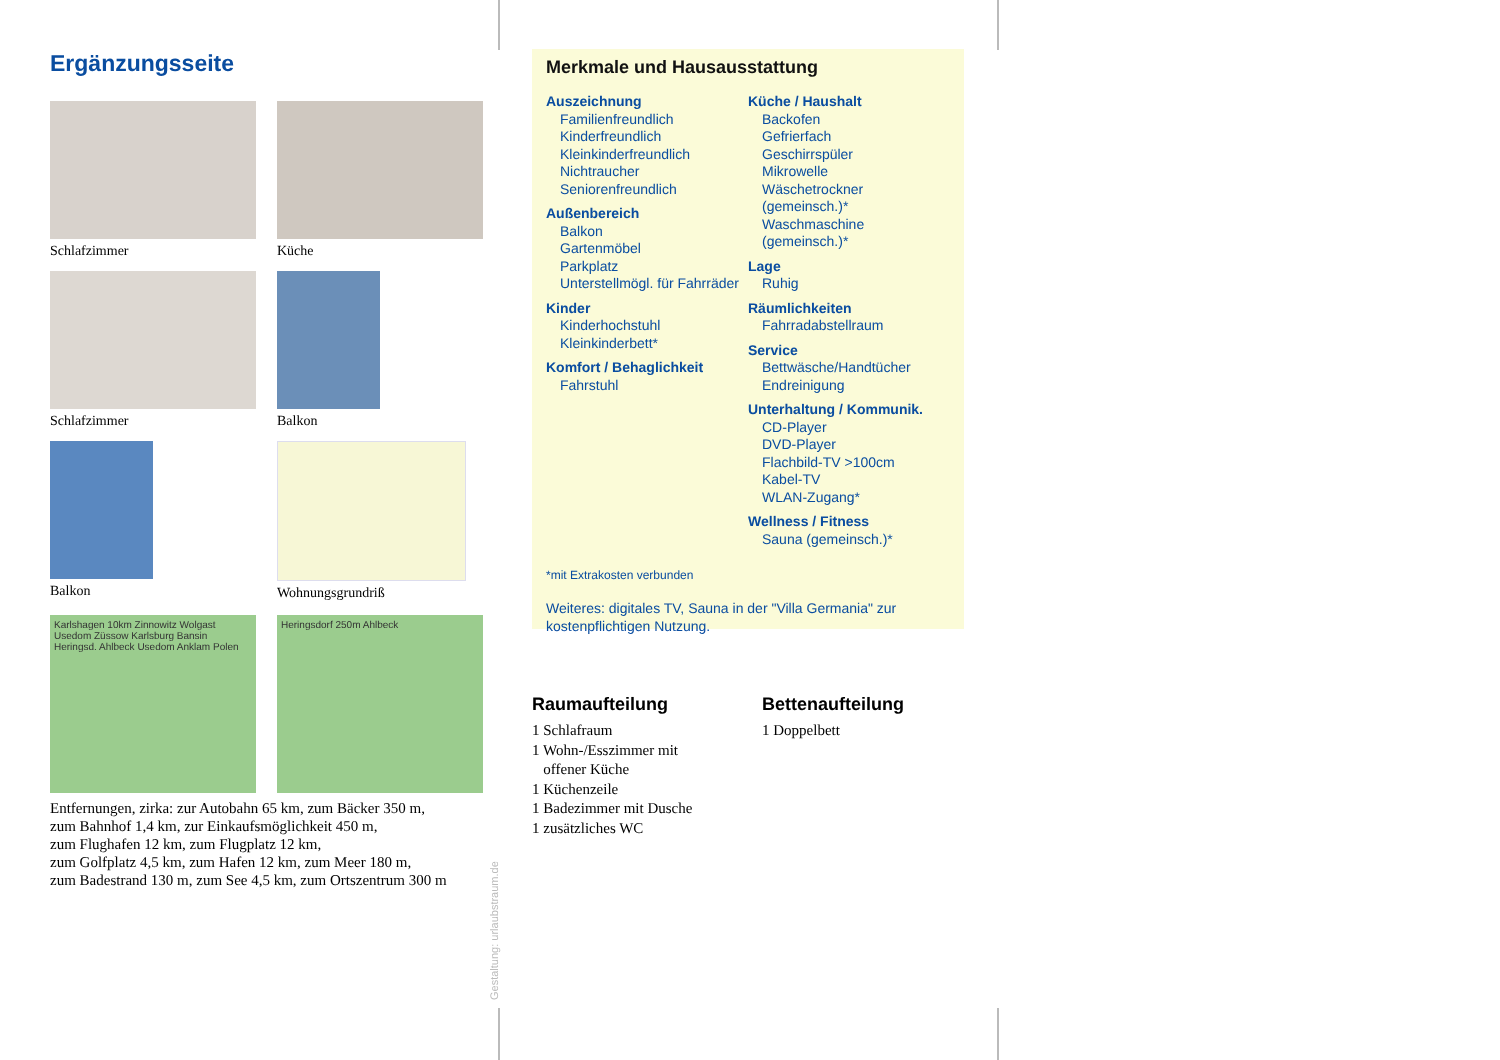Ergänzungsseite
Schlafzimmer
Küche
Schlafzimmer
Balkon
Balkon
Wohnungsgrundriß
Karlshagen 10km Zinnowitz Wolgast Usedom Züssow Karlsburg Bansin Heringsd. Ahlbeck Usedom Anklam Polen
Heringsdorf 250m Ahlbeck
Entfernungen, zirka: zur Autobahn 65 km, zum Bäcker 350 m,
zum Bahnhof 1,4 km, zur Einkaufsmöglichkeit 450 m,
zum Flughafen 12 km, zum Flugplatz 12 km,
zum Golfplatz 4,5 km, zum Hafen 12 km, zum Meer 180 m,
zum Badestrand 130 m, zum See 4,5 km, zum Ortszentrum 300 m
Gestaltung: urlaubstraum.de
Merkmale und Hausausstattung
Auszeichnung
Familienfreundlich
Kinderfreundlich
Kleinkinderfreundlich
Nichtraucher
Seniorenfreundlich
Außenbereich
Balkon
Gartenmöbel
Parkplatz
Unterstellmögl. für Fahrräder
Kinder
Kinderhochstuhl
Kleinkinderbett*
Komfort / Behaglichkeit
Fahrstuhl
Küche / Haushalt
Backofen
Gefrierfach
Geschirrspüler
Mikrowelle
Wäschetrockner (gemeinsch.)*
Waschmaschine (gemeinsch.)*
Lage
Ruhig
Räumlichkeiten
Fahrradabstellraum
Service
Bettwäsche/Handtücher
Endreinigung
Unterhaltung / Kommunik.
CD-Player
DVD-Player
Flachbild-TV >100cm
Kabel-TV
WLAN-Zugang*
Wellness / Fitness
Sauna (gemeinsch.)*
*mit Extrakosten verbunden
Weiteres: digitales TV, Sauna in der "Villa Germania" zur kostenpflichtigen Nutzung.
Raumaufteilung
1 Schlafraum
1 Wohn-/Esszimmer mit
offener Küche
1 Küchenzeile
1 Badezimmer mit Dusche
1 zusätzliches WC
Bettenaufteilung
1 Doppelbett